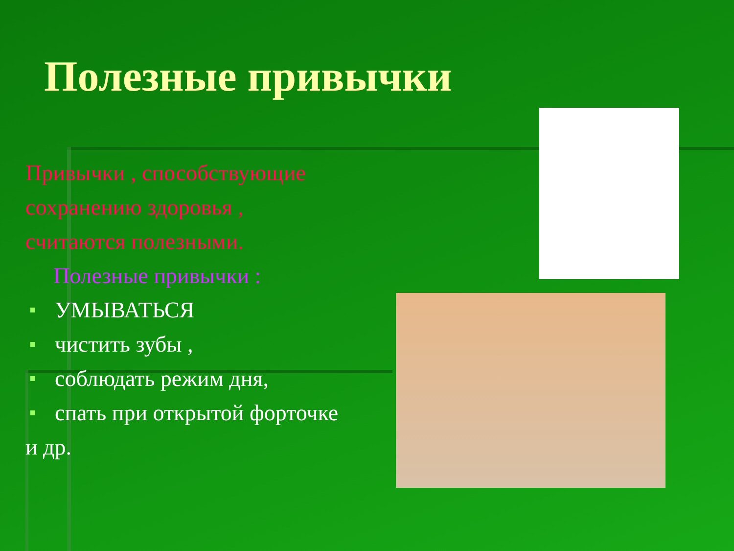Полезные привычки
Привычки , способствующие сохранению здоровья , считаются полезными.
Полезные привычки :
УМЫВАТЬСЯ
чистить зубы ,
соблюдать режим дня,
спать при открытой форточке и др.